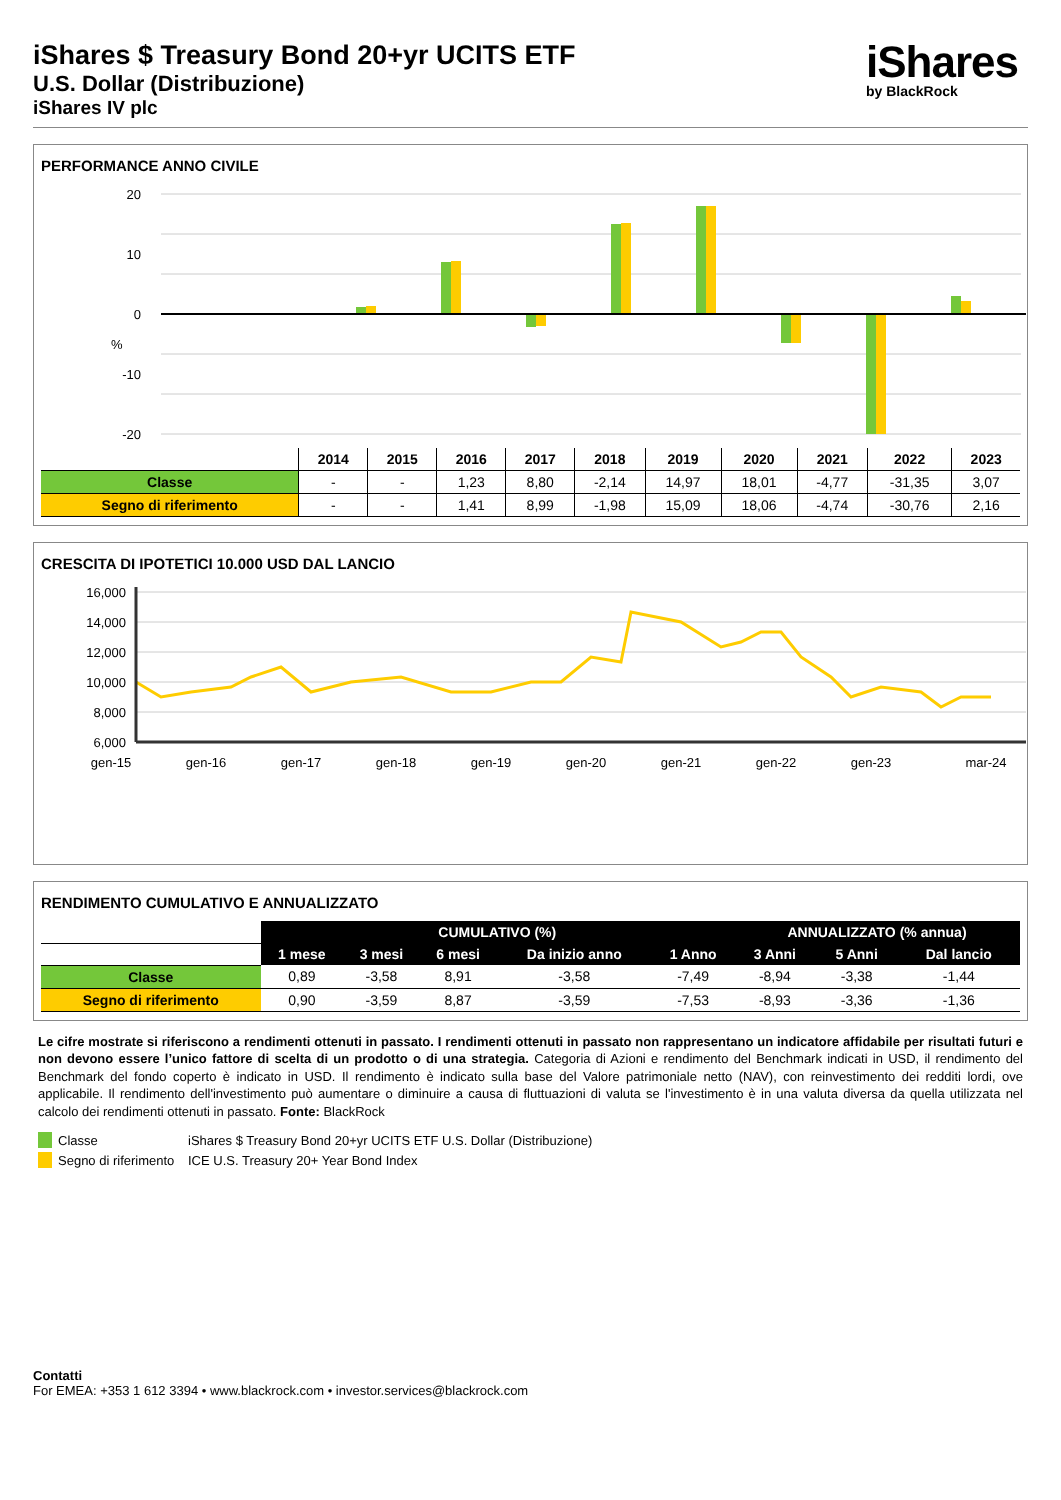iShares $ Treasury Bond 20+yr UCITS ETF
U.S. Dollar (Distribuzione)
iShares IV plc
iShares
by BlackRock
PERFORMANCE ANNO CIVILE
20
10
0
-10
-20
%
| | 2014 | 2015 | 2016 | 2017 | 2018 | 2019 | 2020 | 2021 | 2022 | 2023 |
| --- | --- | --- | --- | --- | --- | --- | --- | --- | --- | --- |
| Classe | - | - | 1,23 | 8,80 | -2,14 | 14,97 | 18,01 | -4,77 | -31,35 | 3,07 |
| Segno di riferimento | - | - | 1,41 | 8,99 | -1,98 | 15,09 | 18,06 | -4,74 | -30,76 | 2,16 |
CRESCITA DI IPOTETICI 10.000 USD DAL LANCIO
16,000
14,000
12,000
10,000
8,000
6,000
gen-15
gen-16
gen-17
gen-18
gen-19
gen-20
gen-21
gen-22
gen-23
mar-24
RENDIMENTO CUMULATIVO E ANNUALIZZATO
| | CUMULATIVO (%) | | | | | ANNUALIZZATO (% annua) | | |
| | 1 mese | 3 mesi | 6 mesi | Da inizio anno | 1 Anno | 3 Anni | 5 Anni | Dal lancio |
| Classe | 0,89 | -3,58 | 8,91 | -3,58 | -7,49 | -8,94 | -3,38 | -1,44 |
| Segno di riferimento | 0,90 | -3,59 | 8,87 | -3,59 | -7,53 | -8,93 | -3,36 | -1,36 |
Le cifre mostrate si riferiscono a rendimenti ottenuti in passato. I rendimenti ottenuti in passato non rappresentano un indicatore affidabile per risultati futuri e non devono essere l’unico fattore di scelta di un prodotto o di una strategia. Categoria di Azioni e rendimento del Benchmark indicati in USD, il rendimento del Benchmark del fondo coperto è indicato in USD. Il rendimento è indicato sulla base del Valore patrimoniale netto (NAV), con reinvestimento dei redditi lordi, ove applicabile. Il rendimento dell'investimento può aumentare o diminuire a causa di fluttuazioni di valuta se l'investimento è in una valuta diversa da quella utilizzata nel calcolo dei rendimenti ottenuti in passato. Fonte: BlackRock
Classe iShares $ Treasury Bond 20+yr UCITS ETF U.S. Dollar (Distribuzione)
Segno di riferimento ICE U.S. Treasury 20+ Year Bond Index
Contatti
For EMEA: +353 1 612 3394 • www.blackrock.com • investor.services@blackrock.com